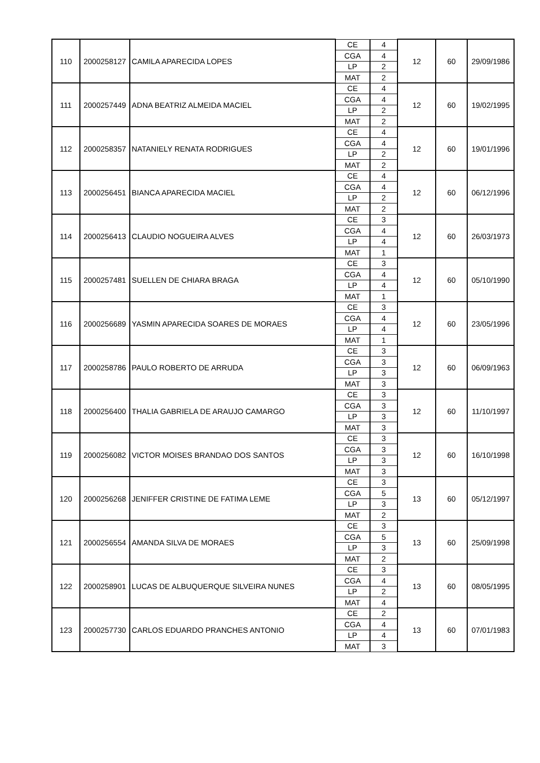| 110 | 2000258127 | CAMILA APARECIDA LOPES | CE | 4 | 12 | 60 | 29/09/1986 |
| | | | CGA | 4 | | | |
| | | | LP | 2 | | | |
| | | | MAT | 2 | | | |
| 111 | 2000257449 | ADNA BEATRIZ ALMEIDA MACIEL | CE | 4 | 12 | 60 | 19/02/1995 |
| | | | CGA | 4 | | | |
| | | | LP | 2 | | | |
| | | | MAT | 2 | | | |
| 112 | 2000258357 | NATANIELY RENATA RODRIGUES | CE | 4 | 12 | 60 | 19/01/1996 |
| | | | CGA | 4 | | | |
| | | | LP | 2 | | | |
| | | | MAT | 2 | | | |
| 113 | 2000256451 | BIANCA APARECIDA MACIEL | CE | 4 | 12 | 60 | 06/12/1996 |
| | | | CGA | 4 | | | |
| | | | LP | 2 | | | |
| | | | MAT | 2 | | | |
| 114 | 2000256413 | CLAUDIO NOGUEIRA ALVES | CE | 3 | 12 | 60 | 26/03/1973 |
| | | | CGA | 4 | | | |
| | | | LP | 4 | | | |
| | | | MAT | 1 | | | |
| 115 | 2000257481 | SUELLEN DE CHIARA BRAGA | CE | 3 | 12 | 60 | 05/10/1990 |
| | | | CGA | 4 | | | |
| | | | LP | 4 | | | |
| | | | MAT | 1 | | | |
| 116 | 2000256689 | YASMIN APARECIDA SOARES DE MORAES | CE | 3 | 12 | 60 | 23/05/1996 |
| | | | CGA | 4 | | | |
| | | | LP | 4 | | | |
| | | | MAT | 1 | | | |
| 117 | 2000258786 | PAULO ROBERTO DE ARRUDA | CE | 3 | 12 | 60 | 06/09/1963 |
| | | | CGA | 3 | | | |
| | | | LP | 3 | | | |
| | | | MAT | 3 | | | |
| 118 | 2000256400 | THALIA GABRIELA DE ARAUJO CAMARGO | CE | 3 | 12 | 60 | 11/10/1997 |
| | | | CGA | 3 | | | |
| | | | LP | 3 | | | |
| | | | MAT | 3 | | | |
| 119 | 2000256082 | VICTOR MOISES BRANDAO DOS SANTOS | CE | 3 | 12 | 60 | 16/10/1998 |
| | | | CGA | 3 | | | |
| | | | LP | 3 | | | |
| | | | MAT | 3 | | | |
| 120 | 2000256268 | JENIFFER CRISTINE DE FATIMA LEME | CE | 3 | 13 | 60 | 05/12/1997 |
| | | | CGA | 5 | | | |
| | | | LP | 3 | | | |
| | | | MAT | 2 | | | |
| 121 | 2000256554 | AMANDA SILVA DE MORAES | CE | 3 | 13 | 60 | 25/09/1998 |
| | | | CGA | 5 | | | |
| | | | LP | 3 | | | |
| | | | MAT | 2 | | | |
| 122 | 2000258901 | LUCAS DE ALBUQUERQUE SILVEIRA NUNES | CE | 3 | 13 | 60 | 08/05/1995 |
| | | | CGA | 4 | | | |
| | | | LP | 2 | | | |
| | | | MAT | 4 | | | |
| 123 | 2000257730 | CARLOS EDUARDO PRANCHES ANTONIO | CE | 2 | 13 | 60 | 07/01/1983 |
| | | | CGA | 4 | | | |
| | | | LP | 4 | | | |
| | | | MAT | 3 | | | |